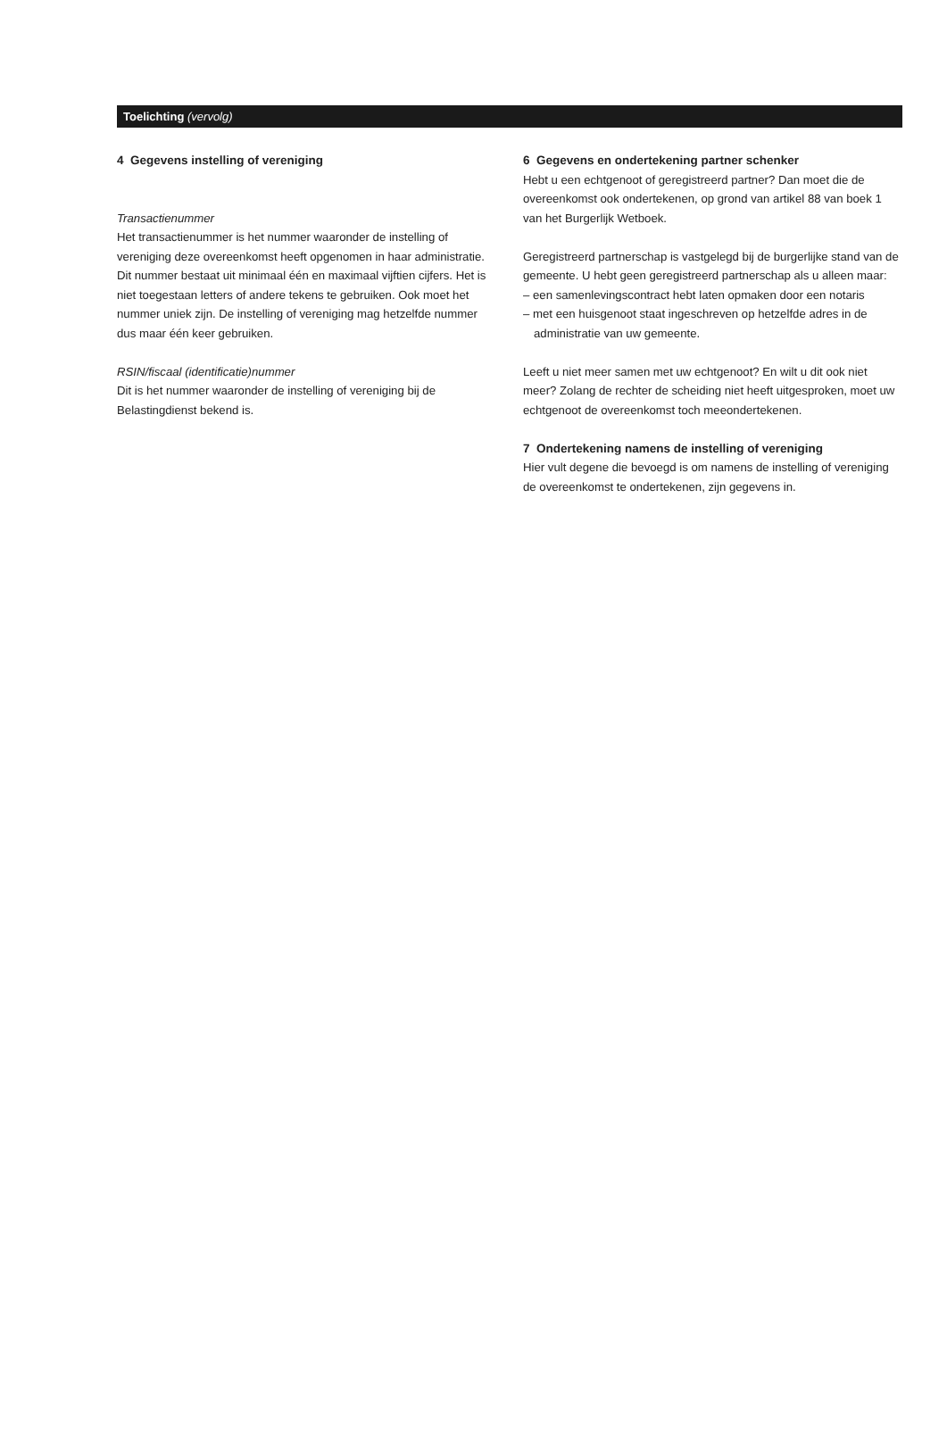Toelichting (vervolg)
4 Gegevens instelling of vereniging
Transactienummer
Het transactienummer is het nummer waaronder de instelling of vereniging deze overeenkomst heeft opgenomen in haar administratie. Dit nummer bestaat uit minimaal één en maximaal vijftien cijfers. Het is niet toegestaan letters of andere tekens te gebruiken. Ook moet het nummer uniek zijn. De instelling of vereniging mag hetzelfde nummer dus maar één keer gebruiken.
RSIN/fiscaal (identificatie)nummer
Dit is het nummer waaronder de instelling of vereniging bij de Belastingdienst bekend is.
6 Gegevens en ondertekening partner schenker
Hebt u een echtgenoot of geregistreerd partner? Dan moet die de overeenkomst ook ondertekenen, op grond van artikel 88 van boek 1 van het Burgerlijk Wetboek.
Geregistreerd partnerschap is vastgelegd bij de burgerlijke stand van de gemeente. U hebt geen geregistreerd partnerschap als u alleen maar:
– een samenlevingscontract hebt laten opmaken door een notaris
– met een huisgenoot staat ingeschreven op hetzelfde adres in de administratie van uw gemeente.
Leeft u niet meer samen met uw echtgenoot? En wilt u dit ook niet meer? Zolang de rechter de scheiding niet heeft uitgesproken, moet uw echtgenoot de overeenkomst toch meeondertekenen.
7 Ondertekening namens de instelling of vereniging
Hier vult degene die bevoegd is om namens de instelling of vereniging de overeenkomst te ondertekenen, zijn gegevens in.